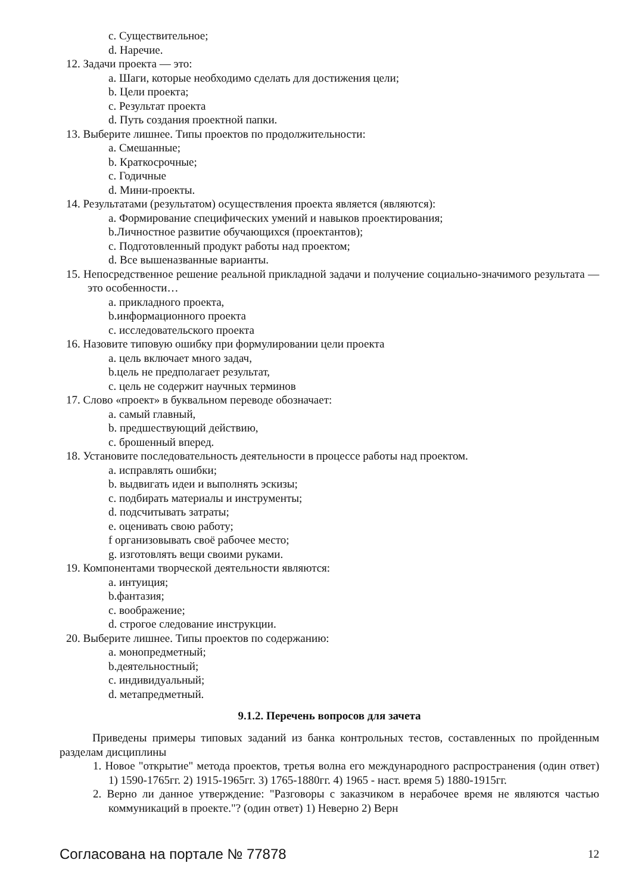c. Существительное;
d. Наречие.
12. Задачи проекта — это:
a. Шаги, которые необходимо сделать для достижения цели;
b. Цели проекта;
c. Результат проекта
d. Путь создания проектной папки.
13. Выберите лишнее. Типы проектов по продолжительности:
a. Смешанные;
b. Краткосрочные;
c. Годичные
d. Мини-проекты.
14. Результатами (результатом) осуществления проекта является (являются):
a. Формирование специфических умений и навыков проектирования;
b.Личностное развитие обучающихся (проектантов);
c. Подготовленный продукт работы над проектом;
d. Все вышеназванные варианты.
15. Непосредственное решение реальной прикладной задачи и получение социально-значимого результата — это особенности…
a. прикладного проекта,
b.информационного проекта
c. исследовательского проекта
16. Назовите типовую ошибку при формулировании цели проекта
a. цель включает много задач,
b.цель не предполагает результат,
c. цель не содержит научных терминов
17. Слово «проект» в буквальном переводе обозначает:
a. самый главный,
b. предшествующий действию,
c. брошенный вперед.
18. Установите последовательность деятельности в процессе работы над проектом.
a. исправлять ошибки;
b. выдвигать идеи и выполнять эскизы;
c. подбирать материалы и инструменты;
d. подсчитывать затраты;
e. оценивать свою работу;
f организовывать своё рабочее место;
g. изготовлять вещи своими руками.
19. Компонентами творческой деятельности являются:
a. интуиция;
b.фантазия;
c. воображение;
d. строгое следование инструкции.
20. Выберите лишнее. Типы проектов по содержанию:
a. монопредметный;
b.деятельностный;
c. индивидуальный;
d. метапредметный.
9.1.2. Перечень вопросов для зачета
Приведены примеры типовых заданий из банка контрольных тестов, составленных по пройденным разделам дисциплины
1. Новое "открытие" метода проектов, третья волна его международного распространения (один ответ) 1) 1590-1765гг. 2) 1915-1965гг. 3) 1765-1880гг. 4) 1965 - наст. время 5) 1880-1915гг.
2. Верно ли данное утверждение: "Разговоры с заказчиком в нерабочее время не являются частью коммуникаций в проекте."? (один ответ) 1) Неверно 2) Верн
Согласована на портале № 77878 12